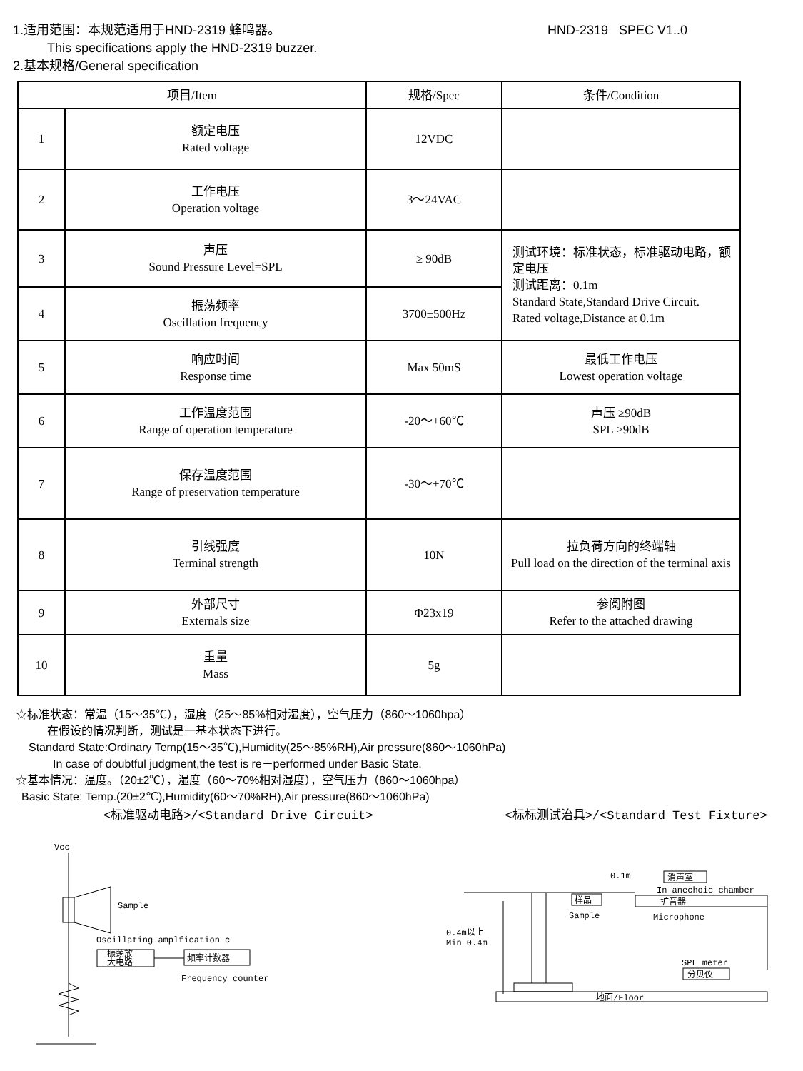1.适用范围：本规范适用于HND-2319 蜂鸣器。 HND-2319 SPEC V1..0
This specifications apply the HND-2319 buzzer.
2.基本规格/General specification
| 项目/Item | | 规格/Spec | 条件/Condition |
| --- | --- | --- | --- |
| 1 | 额定电压 Rated voltage | 12VDC | |
| 2 | 工作电压 Operation voltage | 3～24VAC | |
| 3 | 声压 Sound Pressure Level=SPL | ≥ 90dB | 测试环境：标准状态，标准驱动电路，额定电压 测试距离：0.1m Standard State,Standard Drive Circuit. Rated voltage,Distance at 0.1m |
| 4 | 振荡频率 Oscillation frequency | 3700±500Hz | |
| 5 | 响应时间 Response time | Max 50mS | 最低工作电压 Lowest operation voltage |
| 6 | 工作温度范围 Range of operation temperature | -20～+60℃ | 声压 ≥90dB SPL ≥90dB |
| 7 | 保存温度范围 Range of preservation temperature | -30～+70℃ | |
| 8 | 引线强度 Terminal strength | 10N | 拉负荷方向的终端轴 Pull load on the direction of the terminal axis |
| 9 | 外部尺寸 Externals size | Φ23x19 | 参阅附图 Refer to the attached drawing |
| 10 | 重量 Mass | 5g | |
☆标准状态：常温（15～35℃），湿度（25～85%相对湿度），空气压力（860～1060hpa）
在假设的情况判断，测试是一基本状态下进行。
Standard State:Ordinary Temp(15～35℃),Humidity(25～85%RH),Air pressure(860～1060hPa)
In case of doubtful judgment,the test is re－performed under Basic State.
☆基本情况：温度。（20±2℃），湿度（60～70%相对湿度），空气压力（860～1060hpa）
Basic State: Temp.(20±2℃),Humidity(60～70%RH),Air pressure(860～1060hPa)
<标准驱动电路>/<Standard Drive Circuit> <标标测试治具>/<Standard Test Fixture>
Vcc
Sample
Oscillating amplfication c
振荡放
大电路
频率计数器
Frequency counter
0.1m
消声室
In anechoic chamber
扩音器
Microphone
样品
Sample
0.4m以上
Min 0.4m
SPL meter
分贝仪
地面/Floor